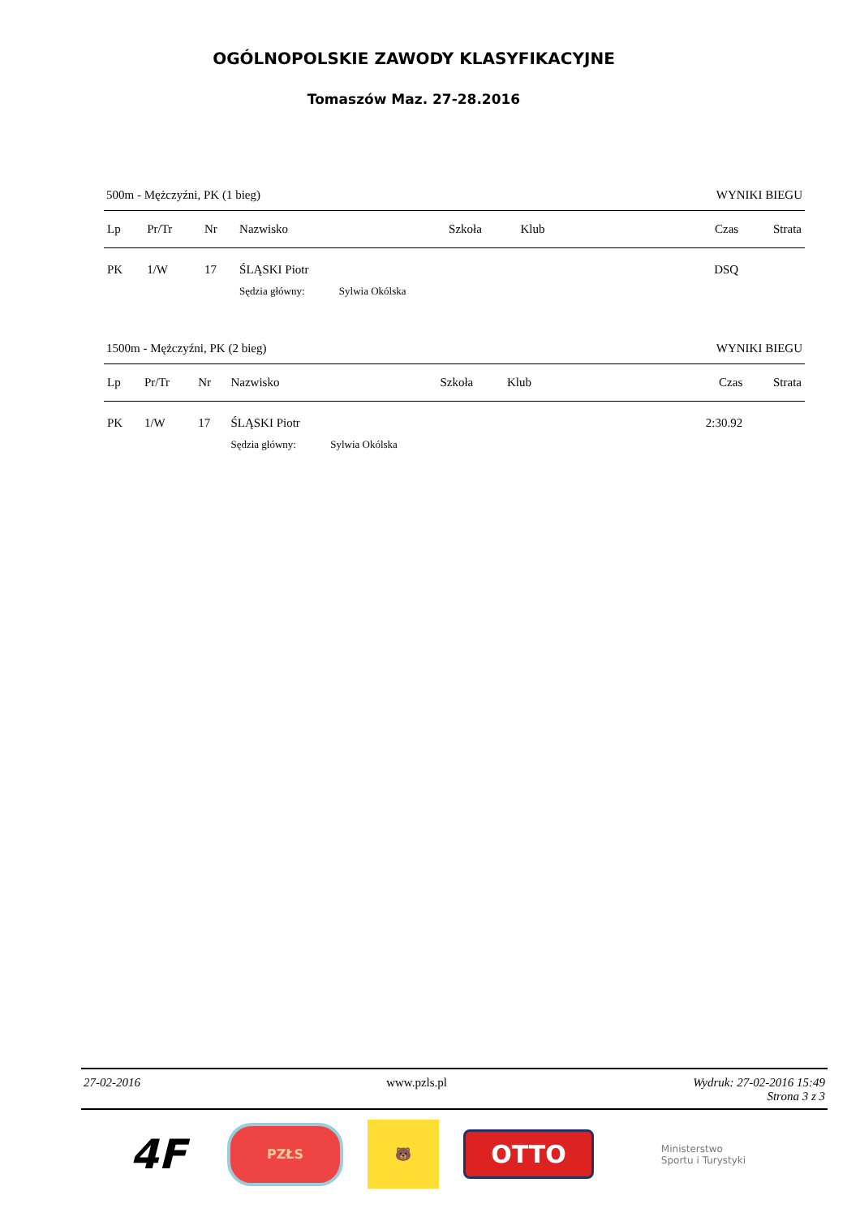OGÓLNOPOLSKIE ZAWODY KLASYFIKACYJNE
Tomaszów Maz. 27-28.2016
500m - Mężczyźni, PK (1 bieg) WYNIKI BIEGU
| Lp | Pr/Tr | Nr | Nazwisko | Szkoła | Klub | Czas | Strata |
| --- | --- | --- | --- | --- | --- | --- | --- |
| PK | 1/W | 17 | ŚLĄSKI Piotr | | | DSQ | |
| | | | Sędzia główny: Sylwia Okólska | | | | |
1500m - Mężczyźni, PK (2 bieg) WYNIKI BIEGU
| Lp | Pr/Tr | Nr | Nazwisko | Szkoła | Klub | Czas | Strata |
| --- | --- | --- | --- | --- | --- | --- | --- |
| PK | 1/W | 17 | ŚLĄSKI Piotr | | | 2:30.92 | |
| | | | Sędzia główny: Sylwia Okólska | | | | |
27-02-2016 www.pzls.pl Wydruk: 27-02-2016 15:49
Strona 3 z 3
4F
PZŁS
🐻
OTTO
Ministerstwo
Sportu i Turystyki